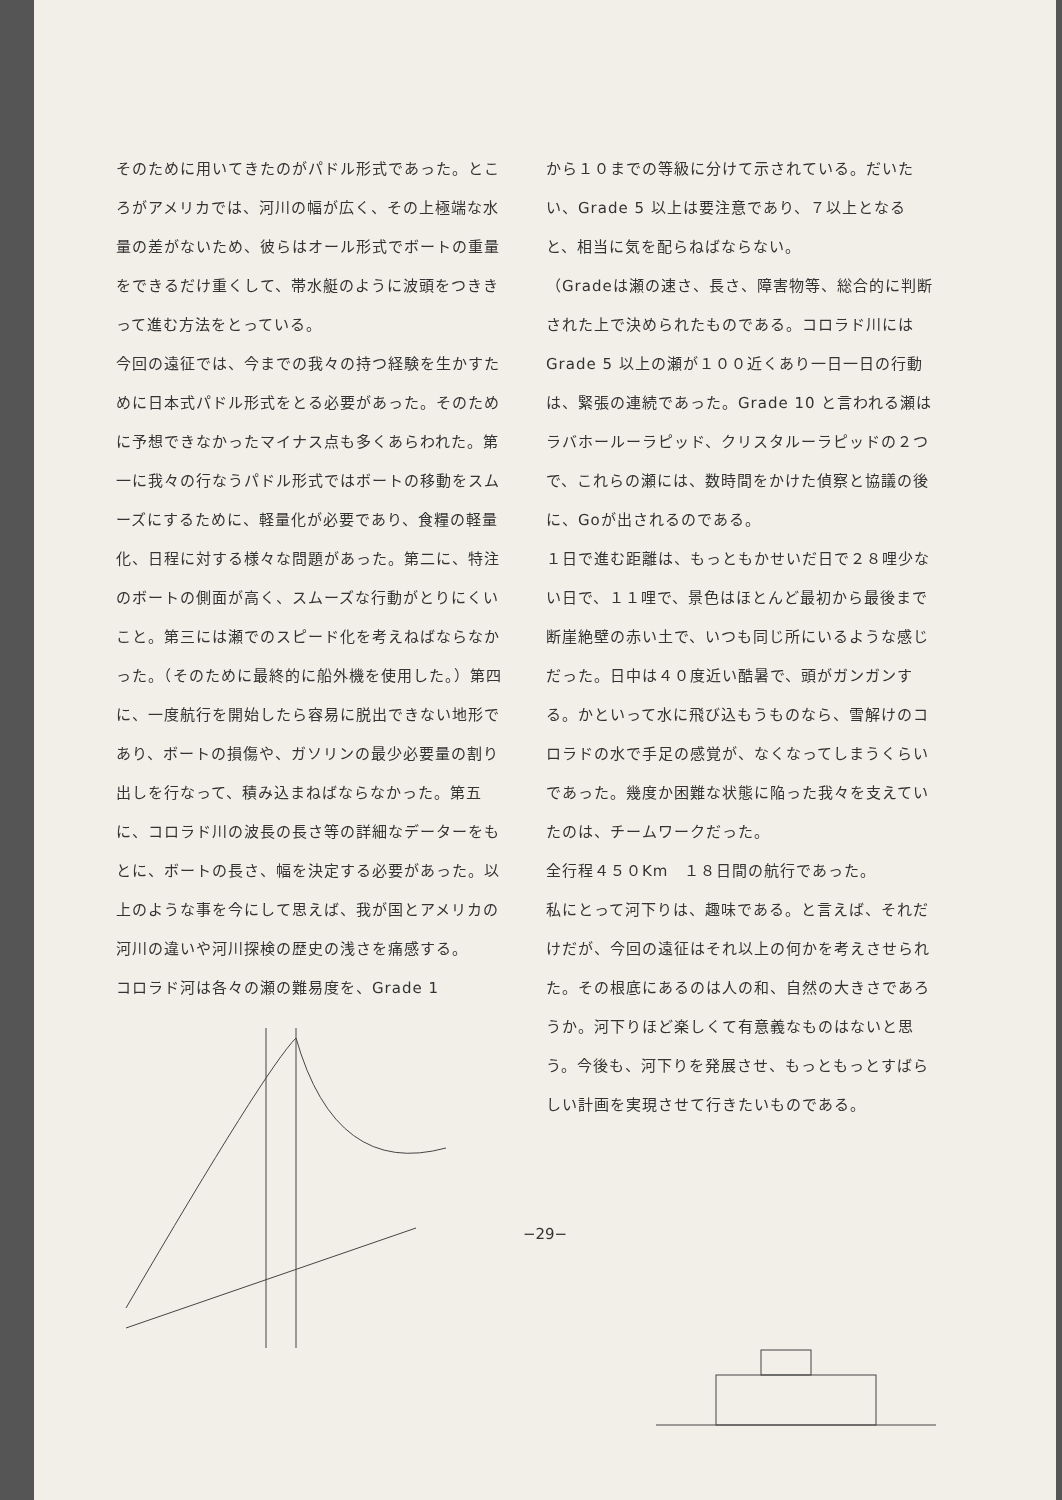そのために用いてきたのがパドル形式であった。ところがアメリカでは、河川の幅が広く、その上極端な水量の差がないため、彼らはオール形式でボートの重量をできるだけ重くして、帯水艇のように波頭をつききって進む方法をとっている。
今回の遠征では、今までの我々の持つ経験を生かすために日本式パドル形式をとる必要があった。そのために予想できなかったマイナス点も多くあらわれた。第一に我々の行なうパドル形式ではボートの移動をスムーズにするために、軽量化が必要であり、食糧の軽量化、日程に対する様々な問題があった。第二に、特注のボートの側面が高く、スムーズな行動がとりにくいこと。第三には瀬でのスピード化を考えねばならなかった。（そのために最終的に船外機を使用した。）第四に、一度航行を開始したら容易に脱出できない地形であり、ボートの損傷や、ガソリンの最少必要量の割り出しを行なって、積み込まねばならなかった。第五に、コロラド川の波長の長さ等の詳細なデーターをもとに、ボートの長さ、幅を決定する必要があった。以上のような事を今にして思えば、我が国とアメリカの河川の違いや河川探検の歴史の浅さを痛感する。
コロラド河は各々の瀬の難易度を、Grade 1
から１０までの等級に分けて示されている。だいたい、Grade 5 以上は要注意であり、７以上となると、相当に気を配らねばならない。
（Gradeは瀬の速さ、長さ、障害物等、総合的に判断された上で決められたものである。コロラド川にはGrade 5 以上の瀬が１００近くあり一日一日の行動は、緊張の連続であった。Grade 10 と言われる瀬はラバホールーラピッド、クリスタルーラピッドの２つで、これらの瀬には、数時間をかけた偵察と協議の後に、Goが出されるのである。
１日で進む距離は、もっともかせいだ日で２８哩少ない日で、１１哩で、景色はほとんど最初から最後まで断崖絶壁の赤い土で、いつも同じ所にいるような感じだった。日中は４０度近い酷暑で、頭がガンガンする。かといって水に飛び込もうものなら、雪解けのコロラドの水で手足の感覚が、なくなってしまうくらいであった。幾度か困難な状態に陥った我々を支えていたのは、チームワークだった。
全行程４５０Km　１８日間の航行であった。
私にとって河下りは、趣味である。と言えば、それだけだが、今回の遠征はそれ以上の何かを考えさせられた。その根底にあるのは人の和、自然の大きさであろうか。河下りほど楽しくて有意義なものはないと思う。今後も、河下りを発展させ、もっともっとすばらしい計画を実現させて行きたいものである。
−29−